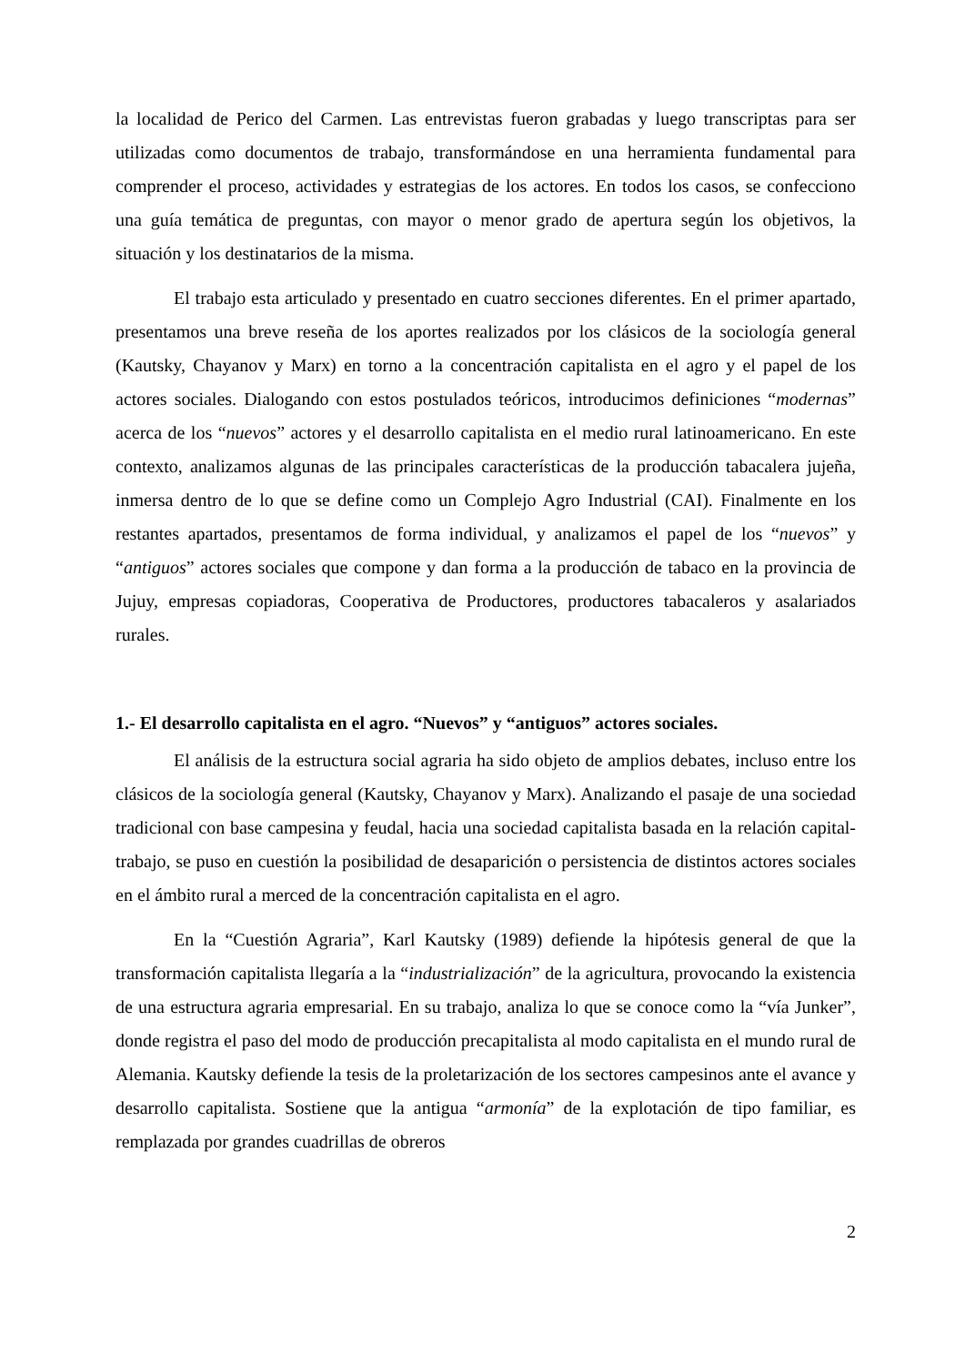la localidad de Perico del Carmen. Las entrevistas fueron grabadas y luego transcriptas para ser utilizadas como documentos de trabajo, transformándose en una herramienta fundamental para comprender el proceso, actividades y estrategias de los actores. En todos los casos, se confecciono una guía temática de preguntas, con mayor o menor grado de apertura según los objetivos, la situación y los destinatarios de la misma.
El trabajo esta articulado y presentado en cuatro secciones diferentes. En el primer apartado, presentamos una breve reseña de los aportes realizados por los clásicos de la sociología general (Kautsky, Chayanov y Marx) en torno a la concentración capitalista en el agro y el papel de los actores sociales. Dialogando con estos postulados teóricos, introducimos definiciones “modernas” acerca de los “nuevos” actores y el desarrollo capitalista en el medio rural latinoamericano. En este contexto, analizamos algunas de las principales características de la producción tabacalera jujeña, inmersa dentro de lo que se define como un Complejo Agro Industrial (CAI). Finalmente en los restantes apartados, presentamos de forma individual, y analizamos el papel de los “nuevos” y “antiguos” actores sociales que compone y dan forma a la producción de tabaco en la provincia de Jujuy, empresas copiadoras, Cooperativa de Productores, productores tabacaleros y asalariados rurales.
1.- El desarrollo capitalista en el agro. “Nuevos” y “antiguos” actores sociales.
El análisis de la estructura social agraria ha sido objeto de amplios debates, incluso entre los clásicos de la sociología general (Kautsky, Chayanov y Marx). Analizando el pasaje de una sociedad tradicional con base campesina y feudal, hacia una sociedad capitalista basada en la relación capital-trabajo, se puso en cuestión la posibilidad de desaparición o persistencia de distintos actores sociales en el ámbito rural a merced de la concentración capitalista en el agro.
En la “Cuestión Agraria”, Karl Kautsky (1989) defiende la hipótesis general de que la transformación capitalista llegaría a la “industrialización” de la agricultura, provocando la existencia de una estructura agraria empresarial. En su trabajo, analiza lo que se conoce como la “vía Junker”, donde registra el paso del modo de producción precapitalista al modo capitalista en el mundo rural de Alemania. Kautsky defiende la tesis de la proletarización de los sectores campesinos ante el avance y desarrollo capitalista. Sostiene que la antigua “armonía” de la explotación de tipo familiar, es remplazada por grandes cuadrillas de obreros
2